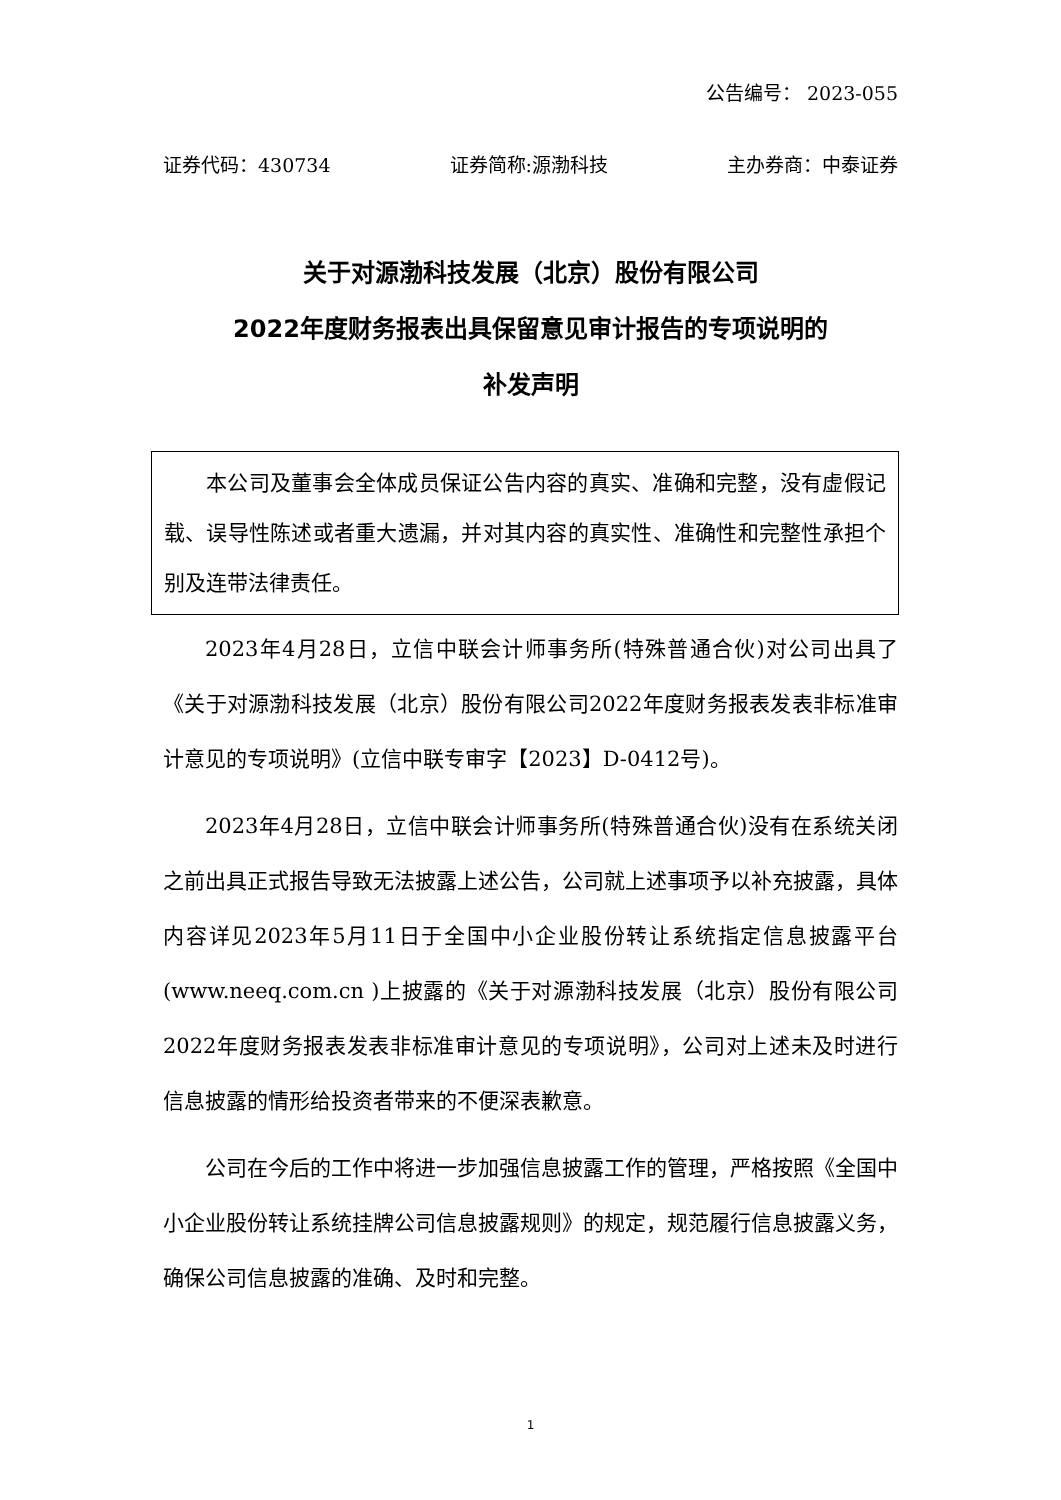公告编号： 2023-055
证券代码：430734 证券简称:源渤科技 主办券商：中泰证券
关于对源渤科技发展（北京）股份有限公司
2022年度财务报表出具保留意见审计报告的专项说明的
补发声明
本公司及董事会全体成员保证公告内容的真实、准确和完整，没有虚假记载、误导性陈述或者重大遗漏，并对其内容的真实性、准确性和完整性承担个别及连带法律责任。
2023年4月28日，立信中联会计师事务所(特殊普通合伙)对公司出具了《关于对源渤科技发展（北京）股份有限公司2022年度财务报表发表非标准审计意见的专项说明》(立信中联专审字【2023】D-0412号)。
2023年4月28日，立信中联会计师事务所(特殊普通合伙)没有在系统关闭之前出具正式报告导致无法披露上述公告，公司就上述事项予以补充披露，具体内容详见2023年5月11日于全国中小企业股份转让系统指定信息披露平台(www.neeq.com.cn )上披露的《关于对源渤科技发展（北京）股份有限公司2022年度财务报表发表非标准审计意见的专项说明》，公司对上述未及时进行信息披露的情形给投资者带来的不便深表歉意。
公司在今后的工作中将进一步加强信息披露工作的管理，严格按照《全国中小企业股份转让系统挂牌公司信息披露规则》的规定，规范履行信息披露义务，确保公司信息披露的准确、及时和完整。
1